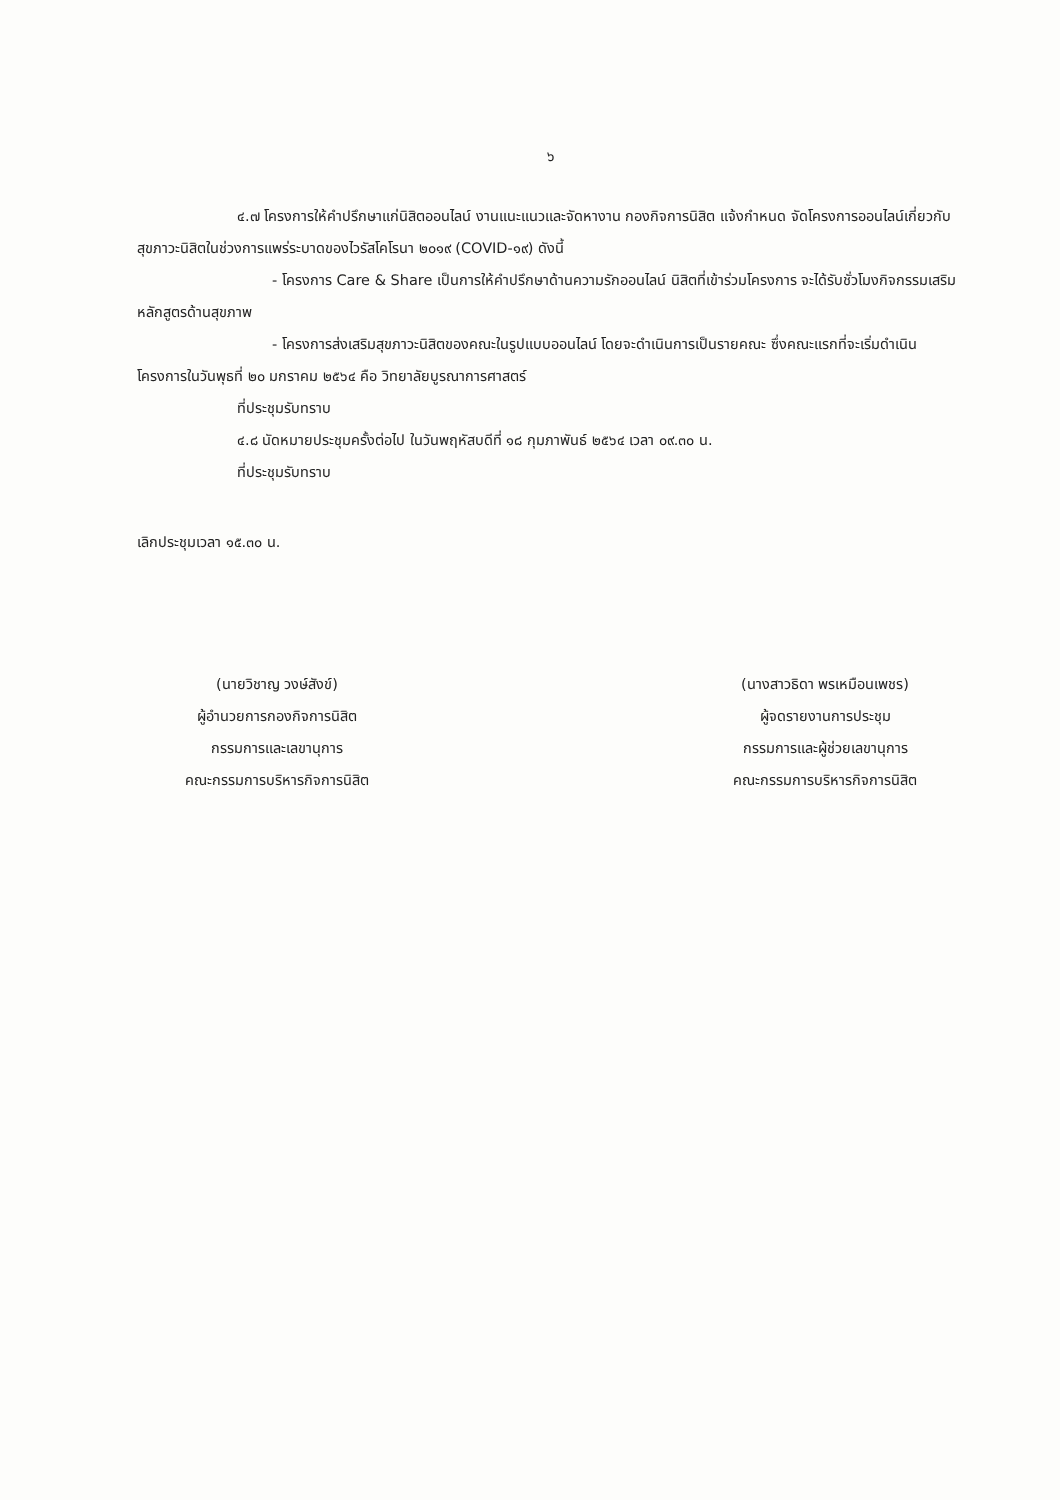๖
๔.๗ โครงการให้คำปรึกษาแก่นิสิตออนไลน์ งานแนะแนวและจัดหางาน กองกิจการนิสิต แจ้งกำหนด จัดโครงการออนไลน์เกี่ยวกับสุขภาวะนิสิตในช่วงการแพร่ระบาดของไวรัสโคโรนา ๒๐๑๙ (COVID-๑๙) ดังนี้
- โครงการ Care & Share เป็นการให้คำปรึกษาด้านความรักออนไลน์ นิสิตที่เข้าร่วมโครงการ จะได้รับชั่วโมงกิจกรรมเสริมหลักสูตรด้านสุขภาพ
- โครงการส่งเสริมสุขภาวะนิสิตของคณะในรูปแบบออนไลน์ โดยจะดำเนินการเป็นรายคณะ ซึ่งคณะแรกที่จะเริ่มดำเนินโครงการในวันพุธที่ ๒๐ มกราคม ๒๕๖๔ คือ วิทยาลัยบูรณาการศาสตร์
ที่ประชุมรับทราบ
๔.๘ นัดหมายประชุมครั้งต่อไป ในวันพฤหัสบดีที่ ๑๘ กุมภาพันธ์ ๒๕๖๔ เวลา ๐๙.๓๐ น.
ที่ประชุมรับทราบ
เลิกประชุมเวลา ๑๕.๓๐ น.
(นายวิชาญ วงษ์สังข์)
ผู้อำนวยการกองกิจการนิสิต
กรรมการและเลขานุการ
คณะกรรมการบริหารกิจการนิสิต
(นางสาวธิดา พรเหมือนเพชร)
ผู้จดรายงานการประชุม
กรรมการและผู้ช่วยเลขานุการ
คณะกรรมการบริหารกิจการนิสิต